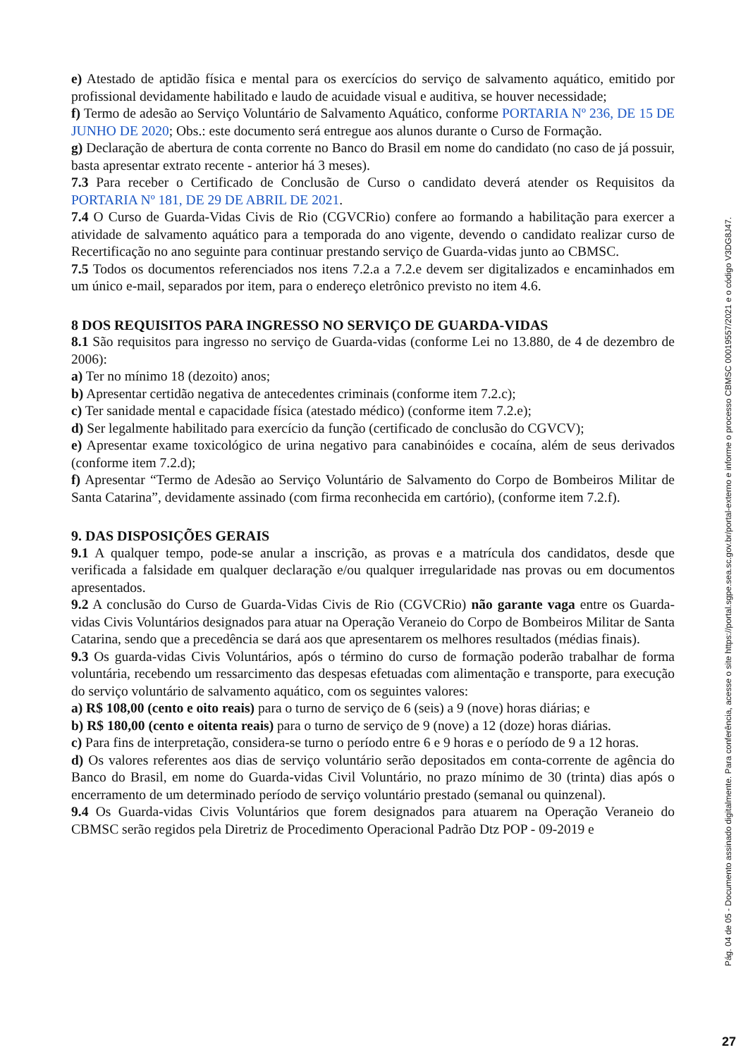e) Atestado de aptidão física e mental para os exercícios do serviço de salvamento aquático, emitido por profissional devidamente habilitado e laudo de acuidade visual e auditiva, se houver necessidade;
f) Termo de adesão ao Serviço Voluntário de Salvamento Aquático, conforme PORTARIA Nº 236, DE 15 DE JUNHO DE 2020; Obs.: este documento será entregue aos alunos durante o Curso de Formação.
g) Declaração de abertura de conta corrente no Banco do Brasil em nome do candidato (no caso de já possuir, basta apresentar extrato recente - anterior há 3 meses).
7.3 Para receber o Certificado de Conclusão de Curso o candidato deverá atender os Requisitos da PORTARIA Nº 181, DE 29 DE ABRIL DE 2021.
7.4 O Curso de Guarda-Vidas Civis de Rio (CGVCRio) confere ao formando a habilitação para exercer a atividade de salvamento aquático para a temporada do ano vigente, devendo o candidato realizar curso de Recertificação no ano seguinte para continuar prestando serviço de Guarda-vidas junto ao CBMSC.
7.5 Todos os documentos referenciados nos itens 7.2.a a 7.2.e devem ser digitalizados e encaminhados em um único e-mail, separados por item, para o endereço eletrônico previsto no item 4.6.
8 DOS REQUISITOS PARA INGRESSO NO SERVIÇO DE GUARDA-VIDAS
8.1 São requisitos para ingresso no serviço de Guarda-vidas (conforme Lei no 13.880, de 4 de dezembro de 2006):
a) Ter no mínimo 18 (dezoito) anos;
b) Apresentar certidão negativa de antecedentes criminais (conforme item 7.2.c);
c) Ter sanidade mental e capacidade física (atestado médico) (conforme item 7.2.e);
d) Ser legalmente habilitado para exercício da função (certificado de conclusão do CGVCV);
e) Apresentar exame toxicológico de urina negativo para canabinóides e cocaína, além de seus derivados (conforme item 7.2.d);
f) Apresentar “Termo de Adesão ao Serviço Voluntário de Salvamento do Corpo de Bombeiros Militar de Santa Catarina”, devidamente assinado (com firma reconhecida em cartório), (conforme item 7.2.f).
9. DAS DISPOSIÇÕES GERAIS
9.1 A qualquer tempo, pode-se anular a inscrição, as provas e a matrícula dos candidatos, desde que verificada a falsidade em qualquer declaração e/ou qualquer irregularidade nas provas ou em documentos apresentados.
9.2 A conclusão do Curso de Guarda-Vidas Civis de Rio (CGVCRio) não garante vaga entre os Guarda-vidas Civis Voluntários designados para atuar na Operação Veraneio do Corpo de Bombeiros Militar de Santa Catarina, sendo que a precedência se dará aos que apresentarem os melhores resultados (médias finais).
9.3 Os guarda-vidas Civis Voluntários, após o término do curso de formação poderão trabalhar de forma voluntária, recebendo um ressarcimento das despesas efetuadas com alimentação e transporte, para execução do serviço voluntário de salvamento aquático, com os seguintes valores:
a) R$ 108,00 (cento e oito reais) para o turno de serviço de 6 (seis) a 9 (nove) horas diárias; e
b) R$ 180,00 (cento e oitenta reais) para o turno de serviço de 9 (nove) a 12 (doze) horas diárias.
c) Para fins de interpretação, considera-se turno o período entre 6 e 9 horas e o período de 9 a 12 horas.
d) Os valores referentes aos dias de serviço voluntário serão depositados em conta-corrente de agência do Banco do Brasil, em nome do Guarda-vidas Civil Voluntário, no prazo mínimo de 30 (trinta) dias após o encerramento de um determinado período de serviço voluntário prestado (semanal ou quinzenal).
9.4 Os Guarda-vidas Civis Voluntários que forem designados para atuarem na Operação Veraneio do CBMSC serão regidos pela Diretriz de Procedimento Operacional Padrão Dtz POP - 09-2019 e
Pág. 04 de 05 - Documento assinado digitalmente. Para conferência, acesse o site https://portal.sgpe.sea.sc.gov.br/portal-externo e informe o processo CBMSC 00019557/2021 e o código V3DG8J47.
27